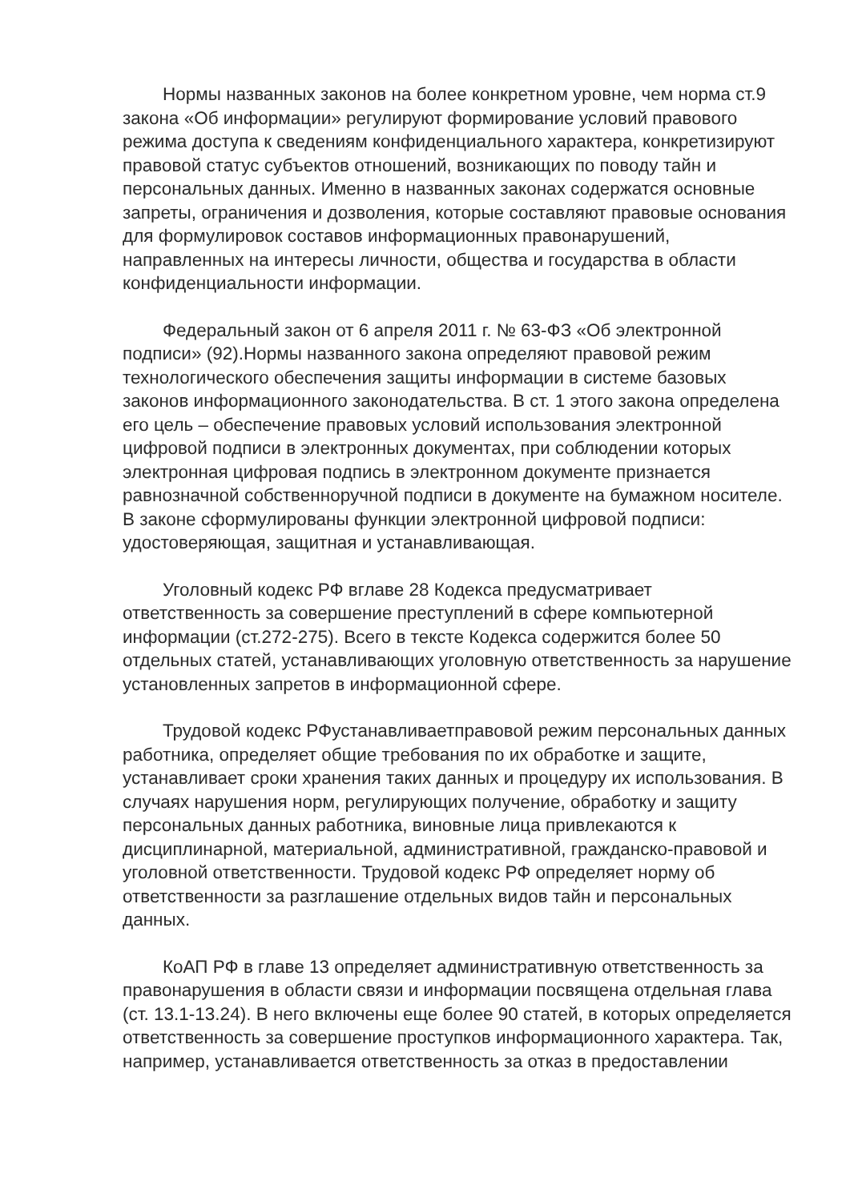Нормы названных законов на более конкретном уровне, чем норма ст.9 закона «Об информации» регулируют формирование условий правового режима доступа к сведениям конфиденциального характера, конкретизируют правовой статус субъектов отношений, возникающих по поводу тайн и персональных данных. Именно в названных законах содержатся основные запреты, ограничения и дозволения, которые составляют правовые основания для формулировок составов информационных правонарушений, направленных на интересы личности, общества и государства в области конфиденциальности информации.
Федеральный закон от 6 апреля 2011 г. № 63-ФЗ «Об электронной подписи» (92).Нормы названного закона определяют правовой режим технологического обеспечения защиты информации в системе базовых законов информационного законодательства. В ст. 1 этого закона определена его цель – обеспечение правовых условий использования электронной цифровой подписи в электронных документах, при соблюдении которых электронная цифровая подпись в электронном документе признается равнозначной собственноручной подписи в документе на бумажном носителе. В законе сформулированы функции электронной цифровой подписи: удостоверяющая, защитная и устанавливающая.
Уголовный кодекс РФ вглаве 28 Кодекса предусматривает ответственность за совершение преступлений в сфере компьютерной информации (ст.272-275). Всего в тексте Кодекса содержится более 50 отдельных статей, устанавливающих уголовную ответственность за нарушение установленных запретов в информационной сфере.
Трудовой кодекс РФустанавливаетправовой режим персональных данных работника, определяет общие требования по их обработке и защите, устанавливает сроки хранения таких данных и процедуру их использования. В случаях нарушения норм, регулирующих получение, обработку и защиту персональных данных работника, виновные лица привлекаются к дисциплинарной, материальной, административной, гражданско-правовой и уголовной ответственности. Трудовой кодекс РФ определяет норму об ответственности за разглашение отдельных видов тайн и персональных данных.
КоАП РФ в главе 13 определяет административную ответственность за правонарушения в области связи и информации посвящена отдельная глава (ст. 13.1-13.24). В него включены еще более 90 статей, в которых определяется ответственность за совершение проступков информационного характера. Так, например, устанавливается ответственность за отказ в предоставлении